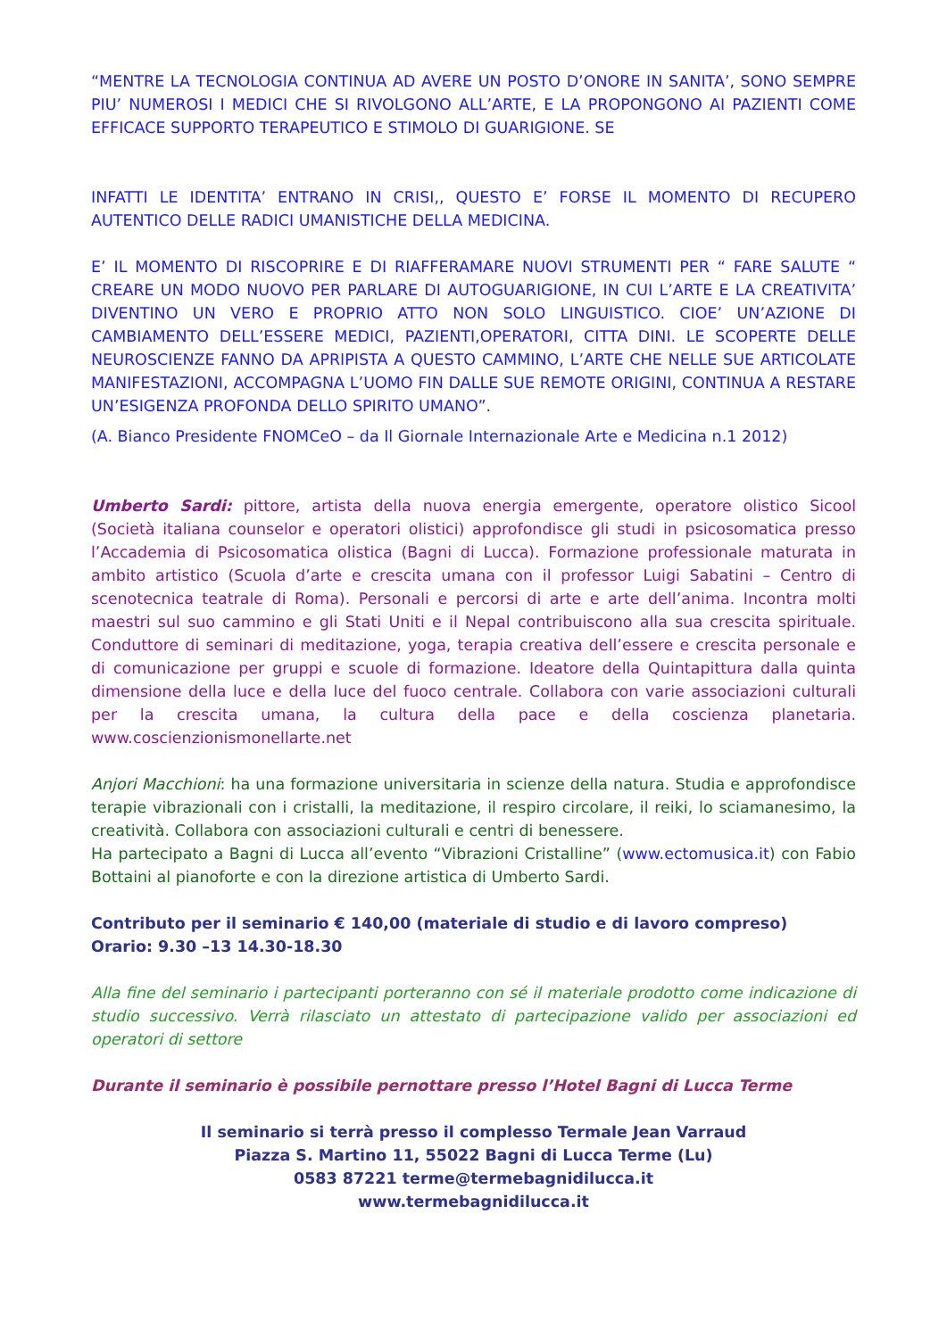“MENTRE LA TECNOLOGIA CONTINUA AD AVERE UN POSTO D’ONORE IN SANITA’, SONO SEMPRE PIU’ NUMEROSI I MEDICI CHE SI RIVOLGONO ALL’ARTE, E LA PROPONGONO AI PAZIENTI COME EFFICACE SUPPORTO TERAPEUTICO E STIMOLO DI GUARIGIONE. SE
INFATTI LE IDENTITA’ ENTRANO IN CRISI,, QUESTO E’ FORSE IL MOMENTO DI RECUPERO AUTENTICO DELLE RADICI UMANISTICHE DELLA MEDICINA.
E’ IL MOMENTO DI RISCOPRIRE E DI RIAFFERAMARE NUOVI STRUMENTI PER “ FARE SALUTE “ CREARE UN MODO NUOVO PER PARLARE DI AUTOGUARIGIONE, IN CUI L’ARTE E LA CREATIVITA’ DIVENTINO UN VERO E PROPRIO ATTO NON SOLO LINGUISTICO. CIOE’ UN’AZIONE DI CAMBIAMENTO DELL’ESSERE MEDICI, PAZIENTI,OPERATORI, CITTA DINI. LE SCOPERTE DELLE NEUROSCIENZE FANNO DA APRIPISTA A QUESTO CAMMINO, L’ARTE CHE NELLE SUE ARTICOLATE MANIFESTAZIONI, ACCOMPAGNA L’UOMO FIN DALLE SUE REMOTE ORIGINI, CONTINUA A RESTARE UN’ESIGENZA PROFONDA DELLO SPIRITO UMANO”.
(A. Bianco Presidente FNOMCeO – da Il Giornale Internazionale Arte e Medicina n.1 2012)
Umberto Sardi: pittore, artista della nuova energia emergente, operatore olistico Sicool (Società italiana counselor e operatori olistici) approfondisce gli studi in psicosomatica presso l’Accademia di Psicosomatica olistica (Bagni di Lucca). Formazione professionale maturata in ambito artistico (Scuola d’arte e crescita umana con il professor Luigi Sabatini – Centro di scenotecnica teatrale di Roma). Personali e percorsi di arte e arte dell’anima. Incontra molti maestri sul suo cammino e gli Stati Uniti e il Nepal contribuiscono alla sua crescita spirituale. Conduttore di seminari di meditazione, yoga, terapia creativa dell’essere e crescita personale e di comunicazione per gruppi e scuole di formazione. Ideatore della Quintapittura dalla quinta dimensione della luce e della luce del fuoco centrale. Collabora con varie associazioni culturali per la crescita umana, la cultura della pace e della coscienza planetaria. www.coscienzionismonellarte.net
Anjori Macchioni: ha una formazione universitaria in scienze della natura. Studia e approfondisce terapie vibrazionali con i cristalli, la meditazione, il respiro circolare, il reiki, lo sciamanesimo, la creatività. Collabora con associazioni culturali e centri di benessere.
Ha partecipato a Bagni di Lucca all’evento “Vibrazioni Cristalline” (www.ectomusica.it) con Fabio Bottaini al pianoforte e con la direzione artistica di Umberto Sardi.
Contributo per il seminario € 140,00 (materiale di studio e di lavoro compreso)
Orario: 9.30 –13 14.30-18.30
Alla fine del seminario i partecipanti porteranno con sé il materiale prodotto come indicazione di studio successivo. Verrà rilasciato un attestato di partecipazione valido per associazioni ed operatori di settore
Durante il seminario è possibile pernottare presso l’Hotel Bagni di Lucca Terme
Il seminario si terrà presso il complesso Termale Jean Varraud
Piazza S. Martino 11, 55022 Bagni di Lucca Terme (Lu)
0583 87221 terme@termebagnidilucca.it
www.termebagnidilucca.it